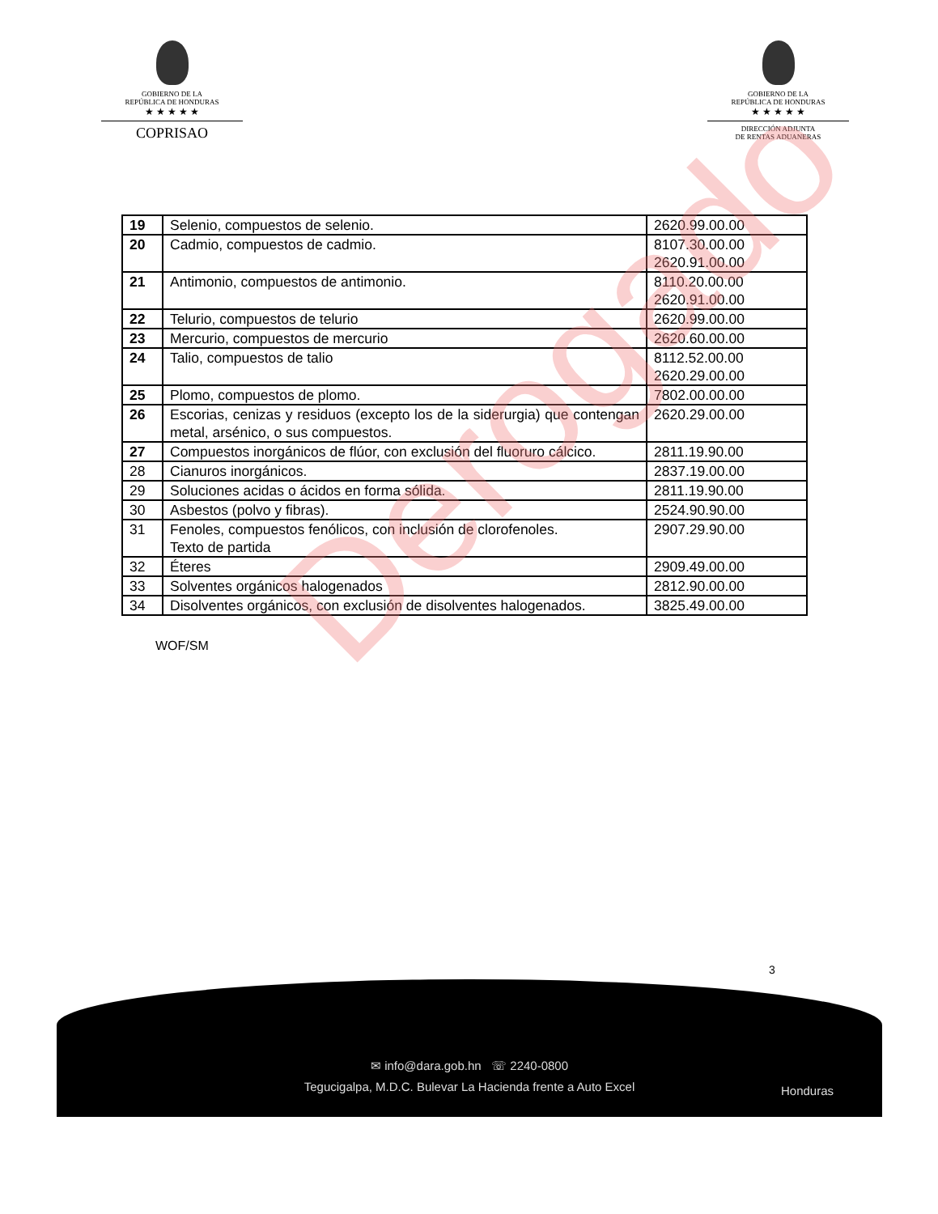GOBIERNO DE LA
REPÚBLICA DE HONDURAS
★ ★ ★ ★ ★
COPRISAO
GOBIERNO DE LA
REPÚBLICA DE HONDURAS
★ ★ ★ ★ ★
DIRECCIÓN ADJUNTA
DE RENTAS ADUANERAS
| 19 | Selenio, compuestos de selenio. | 2620.99.00.00 |
| 20 | Cadmio, compuestos de cadmio. | 8107.30.00.00 2620.91.00.00 |
| 21 | Antimonio, compuestos de antimonio. | 8110.20.00.00 2620.91.00.00 |
| 22 | Telurio, compuestos de telurio | 2620.99.00.00 |
| 23 | Mercurio, compuestos de mercurio | 2620.60.00.00 |
| 24 | Talio, compuestos de talio | 8112.52.00.00 2620.29.00.00 |
| 25 | Plomo, compuestos de plomo. | 7802.00.00.00 |
| 26 | Escorias, cenizas y residuos (excepto los de la siderurgia) que contengan metal, arsénico, o sus compuestos. | 2620.29.00.00 |
| 27 | Compuestos inorgánicos de flúor, con exclusión del fluoruro cálcico. | 2811.19.90.00 |
| 28 | Cianuros inorgánicos. | 2837.19.00.00 |
| 29 | Soluciones acidas o ácidos en forma sólida. | 2811.19.90.00 |
| 30 | Asbestos (polvo y fibras). | 2524.90.90.00 |
| 31 | Fenoles, compuestos fenólicos, con inclusión de clorofenoles. Texto de partida | 2907.29.90.00 |
| 32 | Éteres | 2909.49.00.00 |
| 33 | Solventes orgánicos halogenados | 2812.90.00.00 |
| 34 | Disolventes orgánicos, con exclusión de disolventes halogenados. | 3825.49.00.00 |
WOF/SM
Derogado
3
✉ info@dara.gob.hn ☏ 2240-0800
Tegucigalpa, M.D.C. Bulevar La Hacienda frente a Auto Excel
Honduras